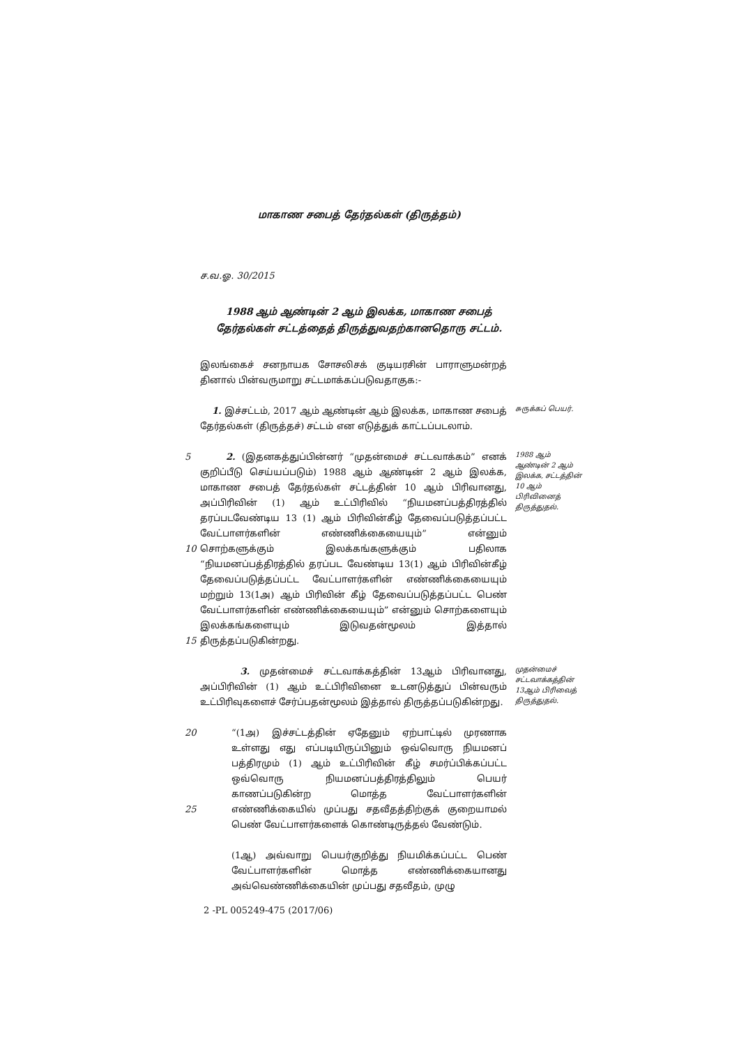மாகாண சபைத் தேர்தல்கள் (திருத்தம்)
ச.வ.ஓ. 30/2015
1988 ஆம் ஆண்டின் 2 ஆம் இலக்க, மாகாண சபைத்
தேர்தல்கள் சட்டத்தைத் திருத்துவதற்கானதொரு சட்டம்.
இலங்கைச் சனநாயக சோசலிசக் குடியரசின் பாராளுமன்றத் தினால் பின்வருமாறு சட்டமாக்கப்படுவதாகுக:-
1. இச்சட்டம், 2017 ஆம் ஆண்டின் ஆம் இலக்க, மாகாண சபைத் தேர்தல்கள் (திருத்தச்) சட்டம் என எடுத்துக் காட்டப்படலாம்.
சுருக்கப் பெயர்.
5
10
15
2. (இதனகத்துப்பின்னர் “முதன்மைச் சட்டவாக்கம்” எனக் குறிப்பீடு செய்யப்படும்) 1988 ஆம் ஆண்டின் 2 ஆம் இலக்க, மாகாண சபைத் தேர்தல்கள் சட்டத்தின் 10 ஆம் பிரிவானது, அப்பிரிவின் (1) ஆம் உட்பிரிவில் “நியமனப்பத்திரத்தில் தரப்படவேண்டிய 13 (1) ஆம் பிரிவின்கீழ் தேவைப்படுத்தப்பட்ட வேட்பாளர்களின் எண்ணிக்கையையும்” என்னும் சொற்களுக்கும் இலக்கங்களுக்கும் பதிலாக “நியமனப்பத்திரத்தில் தரப்பட வேண்டிய 13(1) ஆம் பிரிவின்கீழ் தேவைப்படுத்தப்பட்ட வேட்பாளர்களின் எண்ணிக்கையையும் மற்றும் 13(1அ) ஆம் பிரிவின் கீழ் தேவைப்படுத்தப்பட்ட பெண் வேட்பாளர்களின் எண்ணிக்கையையும்” என்னும் சொற்களையும் இலக்கங்களையும் இடுவதன்மூலம் இத்தால் திருத்தப்படுகின்றது.
1988 ஆம் ஆண்டின் 2 ஆம் இலக்க, சட்டத்தின் 10 ஆம் பிரிவினைத் திருத்துதல்.
3. முதன்மைச் சட்டவாக்கத்தின் 13ஆம் பிரிவானது, அப்பிரிவின் (1) ஆம் உட்பிரிவினை உடனடுத்துப் பின்வரும் உட்பிரிவுகளைச் சேர்ப்பதன்மூலம் இத்தால் திருத்தப்படுகின்றது.
முதன்மைச் சட்டவாக்கத்தின் 13ஆம் பிரிவைத் திருத்துதல்.
20
25
“(1அ) இச்சட்டத்தின் ஏதேனும் ஏற்பாட்டில் முரணாக உள்ளது எது எப்படியிருப்பினும் ஒவ்வொரு நியமனப் பத்திரமும் (1) ஆம் உட்பிரிவின் கீழ் சமர்ப்பிக்கப்பட்ட ஒவ்வொரு நியமனப்பத்திரத்திலும் பெயர் காணப்படுகின்ற மொத்த வேட்பாளர்களின் எண்ணிக்கையில் முப்பது சதவீதத்திற்குக் குறையாமல் பெண் வேட்பாளர்களைக் கொண்டிருத்தல் வேண்டும்.
(1ஆ) அவ்வாறு பெயர்குறித்து நியமிக்கப்பட்ட பெண் வேட்பாளர்களின் மொத்த எண்ணிக்கையானது அவ்வெண்ணிக்கையின் முப்பது சதவீதம், முழு
2 -PL 005249-475 (2017/06)